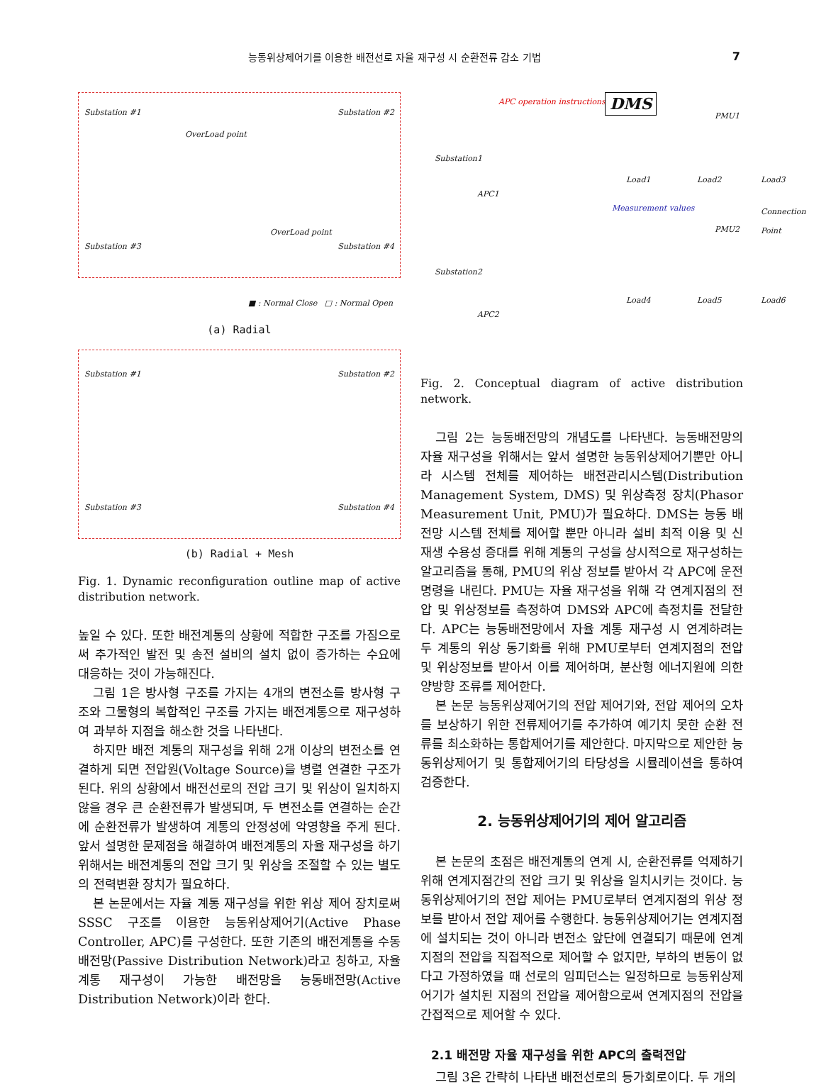능동위상제어기를 이용한 배전선로 자율 재구성 시 순환전류 감소 기법 7
Substation #1 Substation #2
Substation #3 Substation #4
OverLoad point
OverLoad point
■ : Normal Close □ : Normal Open
(a) Radial
Substation #1 Substation #2
Substation #3 Substation #4
(b) Radial + Mesh
Fig. 1. Dynamic reconfiguration outline map of active distribution network.
높일 수 있다. 또한 배전계통의 상황에 적합한 구조를 가짐으로써 추가적인 발전 및 송전 설비의 설치 없이 증가하는 수요에 대응하는 것이 가능해진다.
그림 1은 방사형 구조를 가지는 4개의 변전소를 방사형 구조와 그물형의 복합적인 구조를 가지는 배전계통으로 재구성하여 과부하 지점을 해소한 것을 나타낸다.
하지만 배전 계통의 재구성을 위해 2개 이상의 변전소를 연결하게 되면 전압원(Voltage Source)을 병렬 연결한 구조가 된다. 위의 상황에서 배전선로의 전압 크기 및 위상이 일치하지 않을 경우 큰 순환전류가 발생되며, 두 변전소를 연결하는 순간에 순환전류가 발생하여 계통의 안정성에 악영향을 주게 된다. 앞서 설명한 문제점을 해결하여 배전계통의 자율 재구성을 하기 위해서는 배전계통의 전압 크기 및 위상을 조절할 수 있는 별도의 전력변환 장치가 필요하다.
본 논문에서는 자율 계통 재구성을 위한 위상 제어 장치로써 SSSC 구조를 이용한 능동위상제어기(Active Phase Controller, APC)를 구성한다. 또한 기존의 배전계통을 수동 배전망(Passive Distribution Network)라고 칭하고, 자율 계통 재구성이 가능한 배전망을 능동배전망(Active Distribution Network)이라 한다.
APC operation instructions DMS
PMU1
Substation1
APC1
Load1 Load2 Load3
Measurement values Connection Point
PMU2
Substation2
APC2
Load4 Load5 Load6
Fig. 2. Conceptual diagram of active distribution network.
그림 2는 능동배전망의 개념도를 나타낸다. 능동배전망의 자율 재구성을 위해서는 앞서 설명한 능동위상제어기뿐만 아니라 시스템 전체를 제어하는 배전관리시스템(Distribution Management System, DMS) 및 위상측정 장치(Phasor Measurement Unit, PMU)가 필요하다. DMS는 능동 배전망 시스템 전체를 제어할 뿐만 아니라 설비 최적 이용 및 신재생 수용성 증대를 위해 계통의 구성을 상시적으로 재구성하는 알고리즘을 통해, PMU의 위상 정보를 받아서 각 APC에 운전 명령을 내린다. PMU는 자율 재구성을 위해 각 연계지점의 전압 및 위상정보를 측정하여 DMS와 APC에 측정치를 전달한다. APC는 능동배전망에서 자율 계통 재구성 시 연계하려는 두 계통의 위상 동기화를 위해 PMU로부터 연계지점의 전압 및 위상정보를 받아서 이를 제어하며, 분산형 에너지원에 의한 양방향 조류를 제어한다.
본 논문 능동위상제어기의 전압 제어기와, 전압 제어의 오차를 보상하기 위한 전류제어기를 추가하여 예기치 못한 순환 전류를 최소화하는 통합제어기를 제안한다. 마지막으로 제안한 능동위상제어기 및 통합제어기의 타당성을 시뮬레이션을 통하여 검증한다.
2. 능동위상제어기의 제어 알고리즘
본 논문의 초점은 배전계통의 연계 시, 순환전류를 억제하기 위해 연계지점간의 전압 크기 및 위상을 일치시키는 것이다. 능동위상제어기의 전압 제어는 PMU로부터 연계지점의 위상 정보를 받아서 전압 제어를 수행한다. 능동위상제어기는 연계지점에 설치되는 것이 아니라 변전소 앞단에 연결되기 때문에 연계지점의 전압을 직접적으로 제어할 수 없지만, 부하의 변동이 없다고 가정하였을 때 선로의 임피던스는 일정하므로 능동위상제어기가 설치된 지점의 전압을 제어함으로써 연계지점의 전압을 간접적으로 제어할 수 있다.
2.1 배전망 자율 재구성을 위한 APC의 출력전압
그림 3은 간략히 나타낸 배전선로의 등가회로이다. 두 개의